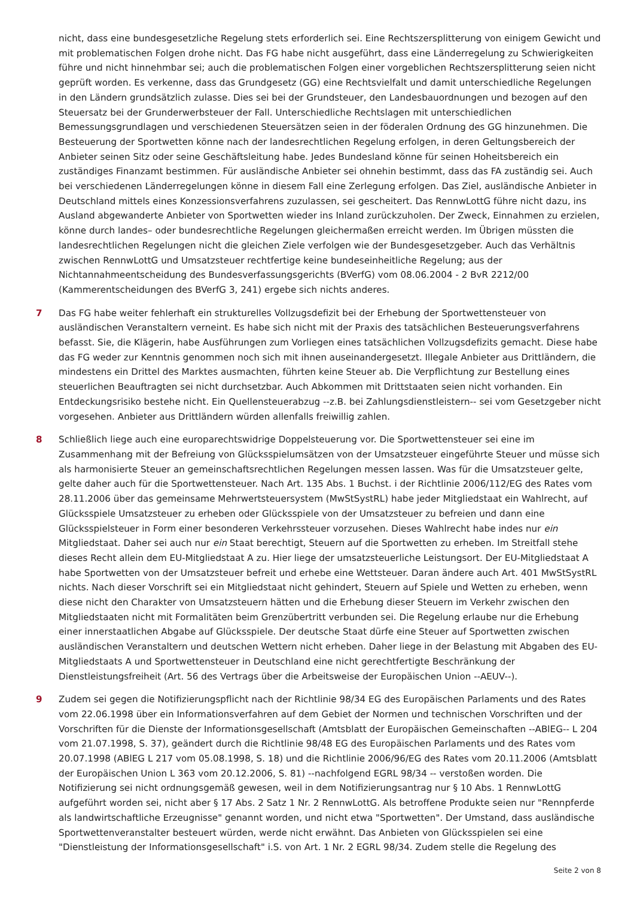nicht, dass eine bundesgesetzliche Regelung stets erforderlich sei. Eine Rechtszersplitterung von einigem Gewicht und mit problematischen Folgen drohe nicht. Das FG habe nicht ausgeführt, dass eine Länderregelung zu Schwierigkeiten führe und nicht hinnehmbar sei; auch die problematischen Folgen einer vorgeblichen Rechtszersplitterung seien nicht geprüft worden. Es verkenne, dass das Grundgesetz (GG) eine Rechtsvielfalt und damit unterschiedliche Regelungen in den Ländern grundsätzlich zulasse. Dies sei bei der Grundsteuer, den Landesbauordnungen und bezogen auf den Steuersatz bei der Grunderwerbsteuer der Fall. Unterschiedliche Rechtslagen mit unterschiedlichen Bemessungsgrundlagen und verschiedenen Steuersätzen seien in der föderalen Ordnung des GG hinzunehmen. Die Besteuerung der Sportwetten könne nach der landesrechtlichen Regelung erfolgen, in deren Geltungsbereich der Anbieter seinen Sitz oder seine Geschäftsleitung habe. Jedes Bundesland könne für seinen Hoheitsbereich ein zuständiges Finanzamt bestimmen. Für ausländische Anbieter sei ohnehin bestimmt, dass das FA zuständig sei. Auch bei verschiedenen Länderregelungen könne in diesem Fall eine Zerlegung erfolgen. Das Ziel, ausländische Anbieter in Deutschland mittels eines Konzessionsverfahrens zuzulassen, sei gescheitert. Das RennwLottG führe nicht dazu, ins Ausland abgewanderte Anbieter von Sportwetten wieder ins Inland zurückzuholen. Der Zweck, Einnahmen zu erzielen, könne durch landes– oder bundesrechtliche Regelungen gleichermaßen erreicht werden. Im Übrigen müssten die landesrechtlichen Regelungen nicht die gleichen Ziele verfolgen wie der Bundesgesetzgeber. Auch das Verhältnis zwischen RennwLottG und Umsatzsteuer rechtfertige keine bundeseinheitliche Regelung; aus der Nichtannahmeentscheidung des Bundesverfassungsgerichts (BVerfG) vom 08.06.2004 - 2 BvR 2212/00 (Kammerentscheidungen des BVerfG 3, 241) ergebe sich nichts anderes.
7 Das FG habe weiter fehlerhaft ein strukturelles Vollzugsdefizit bei der Erhebung der Sportwettensteuer von ausländischen Veranstaltern verneint. Es habe sich nicht mit der Praxis des tatsächlichen Besteuerungsverfahrens befasst. Sie, die Klägerin, habe Ausführungen zum Vorliegen eines tatsächlichen Vollzugsdefizits gemacht. Diese habe das FG weder zur Kenntnis genommen noch sich mit ihnen auseinandergesetzt. Illegale Anbieter aus Drittländern, die mindestens ein Drittel des Marktes ausmachten, führten keine Steuer ab. Die Verpflichtung zur Bestellung eines steuerlichen Beauftragten sei nicht durchsetzbar. Auch Abkommen mit Drittstaaten seien nicht vorhanden. Ein Entdeckungsrisiko bestehe nicht. Ein Quellensteuerabzug --z.B. bei Zahlungsdienstleistern-- sei vom Gesetzgeber nicht vorgesehen. Anbieter aus Drittländern würden allenfalls freiwillig zahlen.
8 Schließlich liege auch eine europarechtswidrige Doppelsteuerung vor. Die Sportwettensteuer sei eine im Zusammenhang mit der Befreiung von Glücksspielumsätzen von der Umsatzsteuer eingeführte Steuer und müsse sich als harmonisierte Steuer an gemeinschaftsrechtlichen Regelungen messen lassen. Was für die Umsatzsteuer gelte, gelte daher auch für die Sportwettensteuer. Nach Art. 135 Abs. 1 Buchst. i der Richtlinie 2006/112/EG des Rates vom 28.11.2006 über das gemeinsame Mehrwertsteuersystem (MwStSystRL) habe jeder Mitgliedstaat ein Wahlrecht, auf Glücksspiele Umsatzsteuer zu erheben oder Glücksspiele von der Umsatzsteuer zu befreien und dann eine Glücksspielsteuer in Form einer besonderen Verkehrssteuer vorzusehen. Dieses Wahlrecht habe indes nur ein Mitgliedstaat. Daher sei auch nur ein Staat berechtigt, Steuern auf die Sportwetten zu erheben. Im Streitfall stehe dieses Recht allein dem EU-Mitgliedstaat A zu. Hier liege der umsatzsteuerliche Leistungsort. Der EU-Mitgliedstaat A habe Sportwetten von der Umsatzsteuer befreit und erhebe eine Wettsteuer. Daran ändere auch Art. 401 MwStSystRL nichts. Nach dieser Vorschrift sei ein Mitgliedstaat nicht gehindert, Steuern auf Spiele und Wetten zu erheben, wenn diese nicht den Charakter von Umsatzsteuern hätten und die Erhebung dieser Steuern im Verkehr zwischen den Mitgliedstaaten nicht mit Formalitäten beim Grenzübertritt verbunden sei. Die Regelung erlaube nur die Erhebung einer innerstaatlichen Abgabe auf Glücksspiele. Der deutsche Staat dürfe eine Steuer auf Sportwetten zwischen ausländischen Veranstaltern und deutschen Wettern nicht erheben. Daher liege in der Belastung mit Abgaben des EU-Mitgliedstaats A und Sportwettensteuer in Deutschland eine nicht gerechtfertigte Beschränkung der Dienstleistungsfreiheit (Art. 56 des Vertrags über die Arbeitsweise der Europäischen Union --AEUV--).
9 Zudem sei gegen die Notifizierungspflicht nach der Richtlinie 98/34 EG des Europäischen Parlaments und des Rates vom 22.06.1998 über ein Informationsverfahren auf dem Gebiet der Normen und technischen Vorschriften und der Vorschriften für die Dienste der Informationsgesellschaft (Amtsblatt der Europäischen Gemeinschaften --ABlEG-- L 204 vom 21.07.1998, S. 37), geändert durch die Richtlinie 98/48 EG des Europäischen Parlaments und des Rates vom 20.07.1998 (ABlEG L 217 vom 05.08.1998, S. 18) und die Richtlinie 2006/96/EG des Rates vom 20.11.2006 (Amtsblatt der Europäischen Union L 363 vom 20.12.2006, S. 81) --nachfolgend EGRL 98/34 -- verstoßen worden. Die Notifizierung sei nicht ordnungsgemäß gewesen, weil in dem Notifizierungsantrag nur § 10 Abs. 1 RennwLottG aufgeführt worden sei, nicht aber § 17 Abs. 2 Satz 1 Nr. 2 RennwLottG. Als betroffene Produkte seien nur "Rennpferde als landwirtschaftliche Erzeugnisse" genannt worden, und nicht etwa "Sportwetten". Der Umstand, dass ausländische Sportwettenveranstalter besteuert würden, werde nicht erwähnt. Das Anbieten von Glücksspielen sei eine "Dienstleistung der Informationsgesellschaft" i.S. von Art. 1 Nr. 2 EGRL 98/34. Zudem stelle die Regelung des
Seite 2 von 8